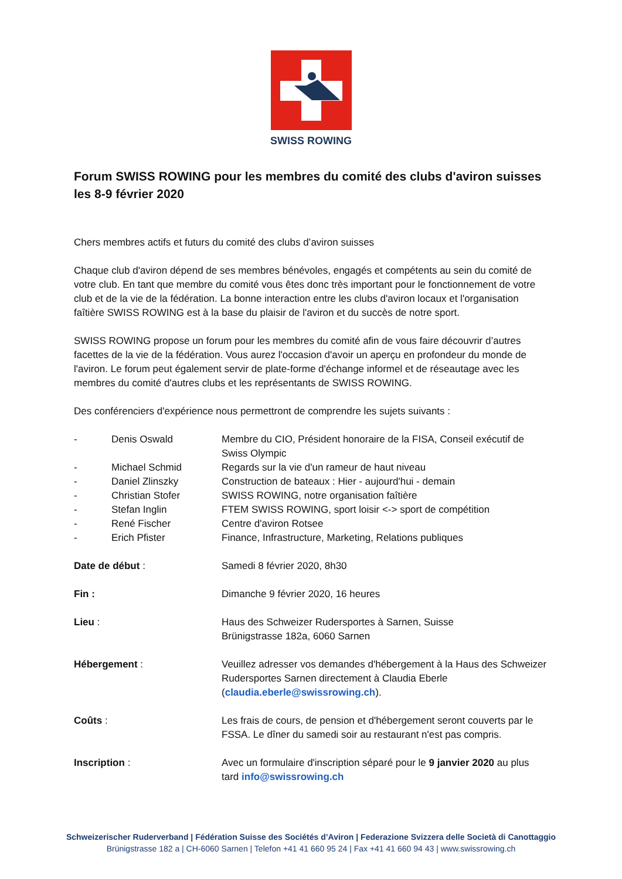SWISS ROWING
Forum SWISS ROWING pour les membres du comité des clubs d'aviron suisses les 8-9 février 2020
Chers membres actifs et futurs du comité des clubs d’aviron suisses
Chaque club d'aviron dépend de ses membres bénévoles, engagés et compétents au sein du comité de votre club. En tant que membre du comité vous êtes donc très important pour le fonctionnement de votre club et de la vie de la fédération. La bonne interaction entre les clubs d'aviron locaux et l'organisation faîtière SWISS ROWING est à la base du plaisir de l'aviron et du succès de notre sport.
SWISS ROWING propose un forum pour les membres du comité afin de vous faire découvrir d’autres facettes de la vie de la fédération. Vous aurez l'occasion d'avoir un aperçu en profondeur du monde de l'aviron. Le forum peut également servir de plate-forme d'échange informel et de réseautage avec les membres du comité d'autres clubs et les représentants de SWISS ROWING.
Des conférenciers d'expérience nous permettront de comprendre les sujets suivants :
- Denis Oswald Membre du CIO, Président honoraire de la FISA, Conseil exécutif de Swiss Olympic
- Michael Schmid Regards sur la vie d'un rameur de haut niveau
- Daniel Zlinszky Construction de bateaux : Hier - aujourd'hui - demain
- Christian Stofer SWISS ROWING, notre organisation faîtière
- Stefan Inglin FTEM SWISS ROWING, sport loisir <-> sport de compétition
- René Fischer Centre d'aviron Rotsee
- Erich Pfister Finance, Infrastructure, Marketing, Relations publiques
Date de début : Samedi 8 février 2020, 8h30
Fin : Dimanche 9 février 2020, 16 heures
Lieu : Haus des Schweizer Rudersportes à Sarnen, Suisse
Brünigstrasse 182a, 6060 Sarnen
Hébergement : Veuillez adresser vos demandes d'hébergement à la Haus des Schweizer Rudersportes Sarnen directement à Claudia Eberle (claudia.eberle@swissrowing.ch).
Coûts : Les frais de cours, de pension et d'hébergement seront couverts par le FSSA. Le dîner du samedi soir au restaurant n'est pas compris.
Inscription : Avec un formulaire d'inscription séparé pour le 9 janvier 2020 au plus tard info@swissrowing.ch
Schweizerischer Ruderverband | Fédération Suisse des Sociétés d’Aviron | Federazione Svizzera delle Società di Canottaggio
Brünigstrasse 182 a | CH-6060 Sarnen | Telefon +41 41 660 95 24 | Fax +41 41 660 94 43 | www.swissrowing.ch